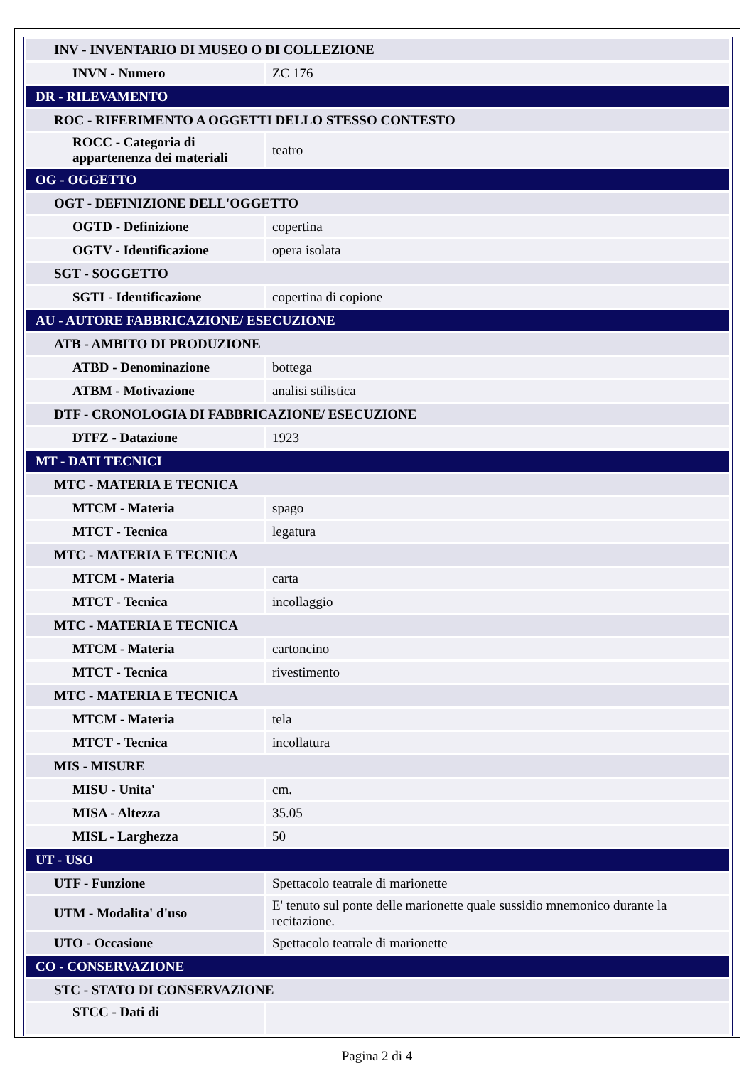| INV - INVENTARIO DI MUSEO O DI COLLEZIONE | |
| INVN - Numero | ZC 176 |
| DR - RILEVAMENTO | |
| ROC - RIFERIMENTO A OGGETTI DELLO STESSO CONTESTO | |
| ROCC - Categoria di appartenenza dei materiali | teatro |
| OG - OGGETTO | |
| OGT - DEFINIZIONE DELL'OGGETTO | |
| OGTD - Definizione | copertina |
| OGTV - Identificazione | opera isolata |
| SGT - SOGGETTO | |
| SGTI - Identificazione | copertina di copione |
| AU - AUTORE FABBRICAZIONE/ ESECUZIONE | |
| ATB - AMBITO DI PRODUZIONE | |
| ATBD - Denominazione | bottega |
| ATBM - Motivazione | analisi stilistica |
| DTF - CRONOLOGIA DI FABBRICAZIONE/ ESECUZIONE | |
| DTFZ - Datazione | 1923 |
| MT - DATI TECNICI | |
| MTC - MATERIA E TECNICA | |
| MTCM - Materia | spago |
| MTCT - Tecnica | legatura |
| MTC - MATERIA E TECNICA | |
| MTCM - Materia | carta |
| MTCT - Tecnica | incollaggio |
| MTC - MATERIA E TECNICA | |
| MTCM - Materia | cartoncino |
| MTCT - Tecnica | rivestimento |
| MTC - MATERIA E TECNICA | |
| MTCM - Materia | tela |
| MTCT - Tecnica | incollatura |
| MIS - MISURE | |
| MISU - Unita' | cm. |
| MISA - Altezza | 35.05 |
| MISL - Larghezza | 50 |
| UT - USO | |
| UTF - Funzione | Spettacolo teatrale di marionette |
| UTM - Modalita' d'uso | E' tenuto sul ponte delle marionette quale sussidio mnemonico durante la recitazione. |
| UTO - Occasione | Spettacolo teatrale di marionette |
| CO - CONSERVAZIONE | |
| STC - STATO DI CONSERVAZIONE | |
| STCC - Dati di | |
Pagina 2 di 4